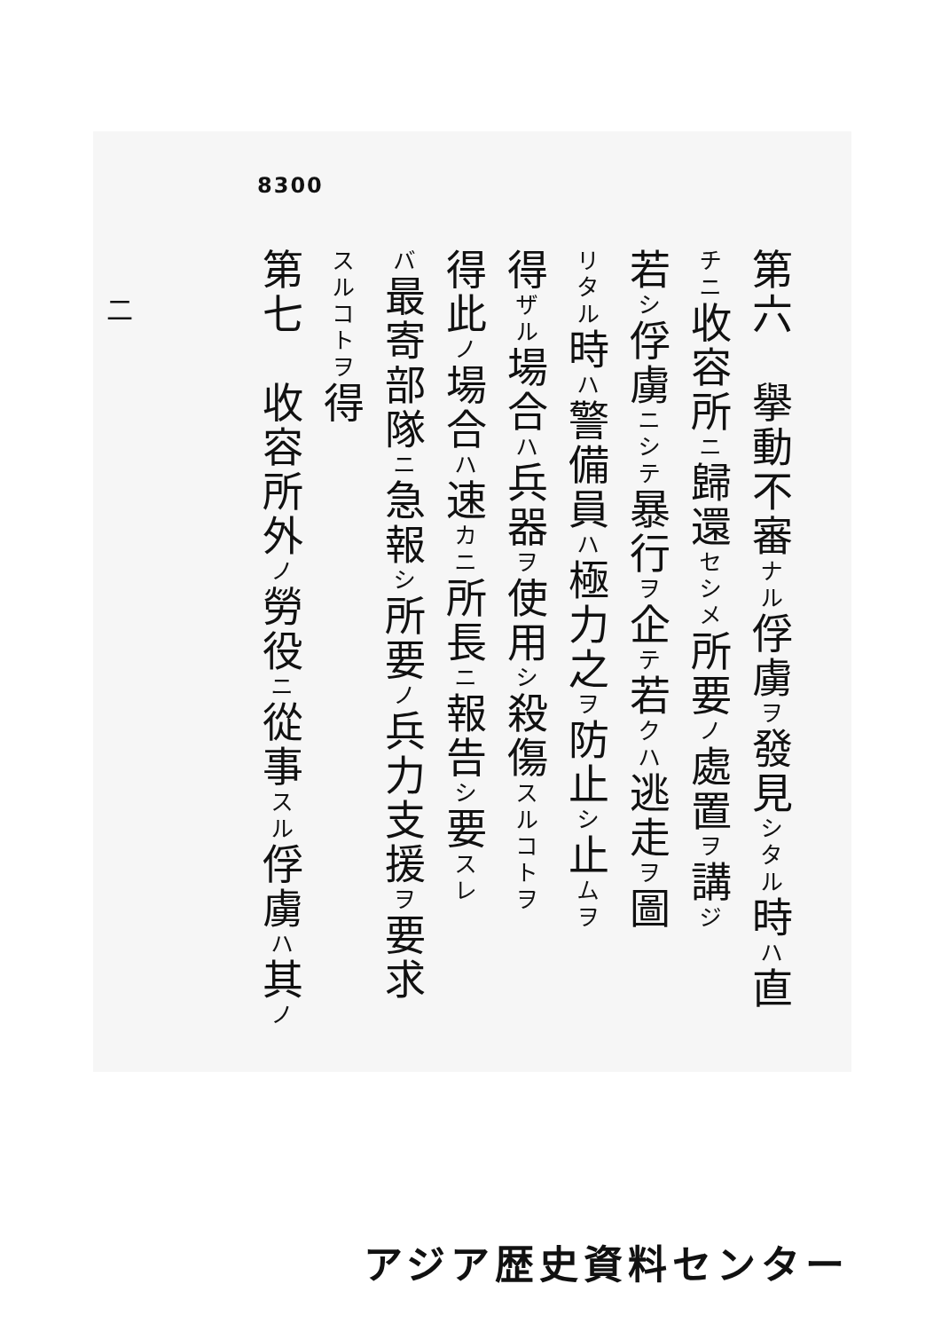8300
二
第六　擧動不審ナル俘虜ヲ發見シタル時ハ直
チニ收容所ニ歸還セシメ所要ノ處置ヲ講ジ
若シ俘虜ニシテ暴行ヲ企テ若クハ逃走ヲ圖
リタル時ハ警備員ハ極力之ヲ防止シ止ムヲ
得ザル場合ハ兵器ヲ使用シ殺傷スルコトヲ
得此ノ場合ハ速カニ所長ニ報告シ要スレ
バ最寄部隊ニ急報シ所要ノ兵力支援ヲ要求
スルコトヲ得
第七　收容所外ノ勞役ニ從事スル俘虜ハ其ノ
アジア歴史資料センター